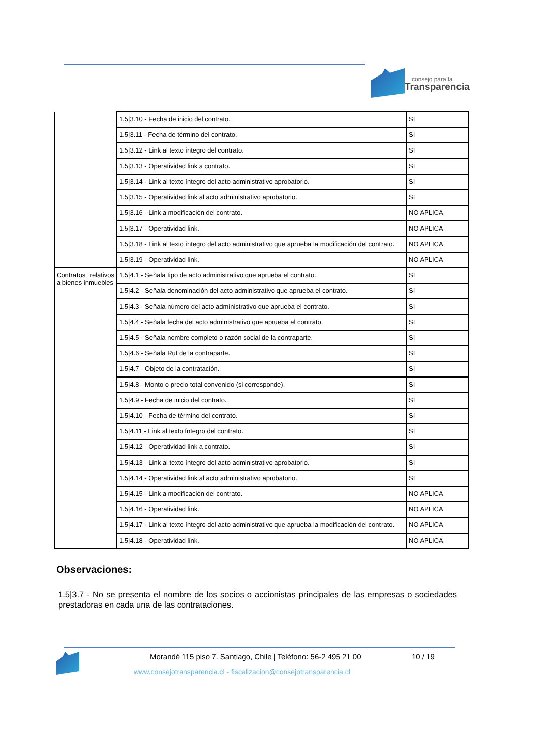consejo para la
Transparencia
| | 1.5/3.10 - Fecha de inicio del contrato. | SI |
| | 1.5/3.11 - Fecha de término del contrato. | SI |
| | 1.5/3.12 - Link al texto íntegro del contrato. | SI |
| | 1.5/3.13 - Operatividad link a contrato. | SI |
| | 1.5/3.14 - Link al texto íntegro del acto administrativo aprobatorio. | SI |
| | 1.5/3.15 - Operatividad link al acto administrativo aprobatorio. | SI |
| | 1.5/3.16 - Link a modificación del contrato. | NO APLICA |
| | 1.5/3.17 - Operatividad link. | NO APLICA |
| | 1.5/3.18 - Link al texto íntegro del acto administrativo que aprueba la modificación del contrato. | NO APLICA |
| | 1.5/3.19 - Operatividad link. | NO APLICA |
| Contratos relativos a bienes inmuebles | 1.5/4.1 - Señala tipo de acto administrativo que aprueba el contrato. | SI |
| | 1.5/4.2 - Señala denominación del acto administrativo que aprueba el contrato. | SI |
| | 1.5/4.3 - Señala número del acto administrativo que aprueba el contrato. | SI |
| | 1.5/4.4 - Señala fecha del acto administrativo que aprueba el contrato. | SI |
| | 1.5/4.5 - Señala nombre completo o razón social de la contraparte. | SI |
| | 1.5/4.6 - Señala Rut de la contraparte. | SI |
| | 1.5/4.7 - Objeto de la contratación. | SI |
| | 1.5/4.8 - Monto o precio total convenido (si corresponde). | SI |
| | 1.5/4.9 - Fecha de inicio del contrato. | SI |
| | 1.5/4.10 - Fecha de término del contrato. | SI |
| | 1.5/4.11 - Link al texto íntegro del contrato. | SI |
| | 1.5/4.12 - Operatividad link a contrato. | SI |
| | 1.5/4.13 - Link al texto íntegro del acto administrativo aprobatorio. | SI |
| | 1.5/4.14 - Operatividad link al acto administrativo aprobatorio. | SI |
| | 1.5/4.15 - Link a modificación del contrato. | NO APLICA |
| | 1.5/4.16 - Operatividad link. | NO APLICA |
| | 1.5/4.17 - Link al texto íntegro del acto administrativo que aprueba la modificación del contrato. | NO APLICA |
| | 1.5/4.18 - Operatividad link. | NO APLICA |
Observaciones:
1.5|3.7 - No se presenta el nombre de los socios o accionistas principales de las empresas o sociedades prestadoras en cada una de las contrataciones.
Morandé 115 piso 7. Santiago, Chile | Teléfono: 56-2 495 21 00
10 / 19
www.consejotransparencia.cl - fiscalizacion@consejotransparencia.cl